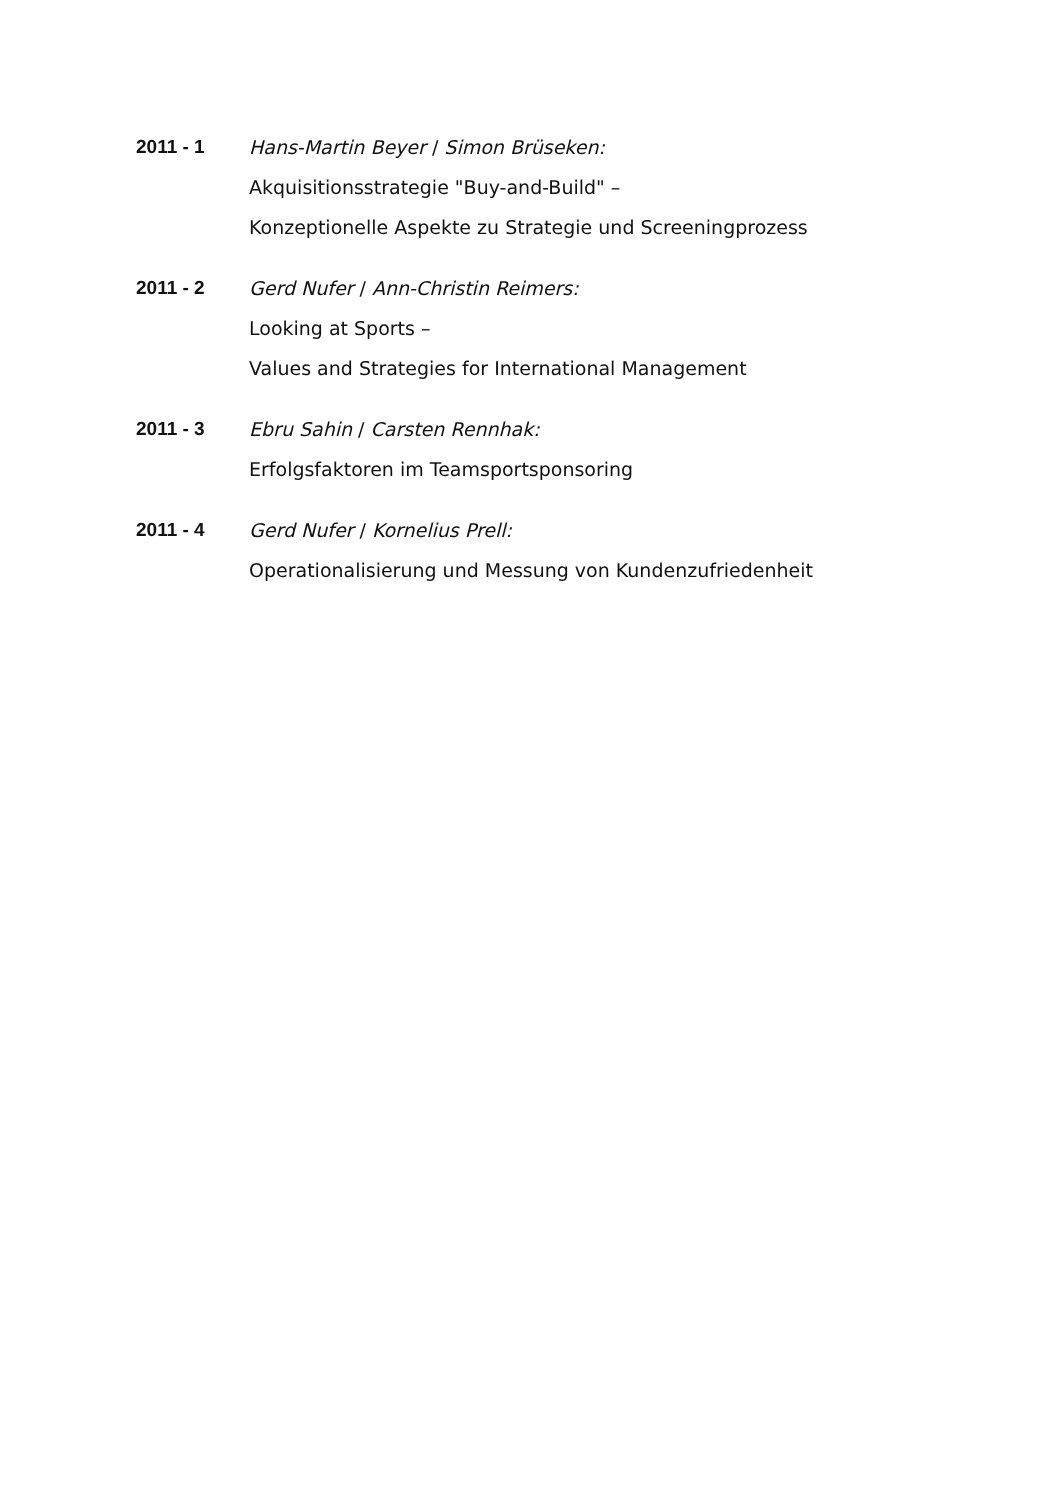2011 - 1 Hans-Martin Beyer / Simon Brüseken:
Akquisitionsstrategie "Buy-and-Build" –
Konzeptionelle Aspekte zu Strategie und Screeningprozess
2011 - 2 Gerd Nufer / Ann-Christin Reimers:
Looking at Sports –
Values and Strategies for International Management
2011 - 3 Ebru Sahin / Carsten Rennhak:
Erfolgsfaktoren im Teamsportsponsoring
2011 - 4 Gerd Nufer / Kornelius Prell:
Operationalisierung und Messung von Kundenzufriedenheit